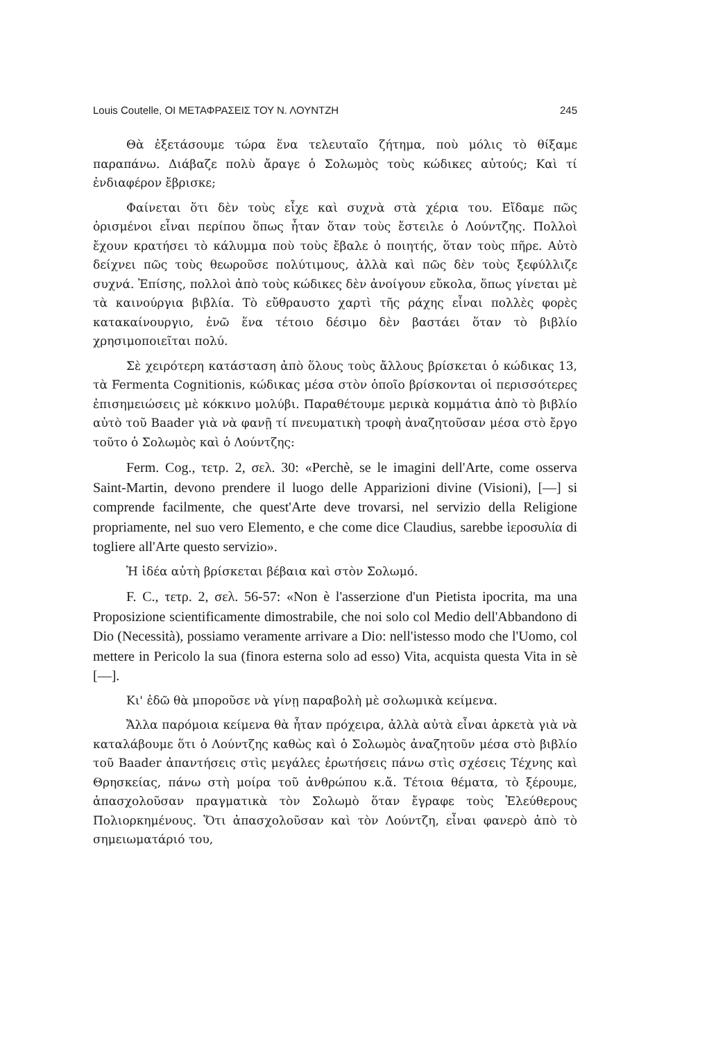Louis Coutelle, ΟΙ ΜΕΤΑΦΡΑΣΕΙΣ ΤΟΥ Ν. ΛΟΥΝΤΖΗ 245
Θὰ ἐξετάσουμε τώρα ἕνα τελευταῖο ζήτημα, ποὺ μόλις τὸ θίξαμε παραπάνω. Διάβαζε πολὺ ἄραγε ὁ Σολωμὸς τοὺς κώδικες αὐτούς; Καὶ τί ἐνδιαφέρον ἔβρισκε;
Φαίνεται ὅτι δὲν τοὺς εἶχε καὶ συχνὰ στὰ χέρια του. Εἴδαμε πῶς ὁρισμένοι εἶναι περίπου ὅπως ἦταν ὅταν τοὺς ἔστειλε ὁ Λούντζης. Πολλοὶ ἔχουν κρατήσει τὸ κάλυμμα ποὺ τοὺς ἔβαλε ὁ ποιητής, ὅταν τοὺς πῆρε. Αὐτὸ δείχνει πῶς τοὺς θεωροῦσε πολύτιμους, ἀλλὰ καὶ πῶς δὲν τοὺς ξεφύλλιζε συχνά. Ἐπίσης, πολλοὶ ἀπὸ τοὺς κώδικες δὲν ἀνοίγουν εὔκολα, ὅπως γίνεται μὲ τὰ καινούργια βιβλία. Τὸ εὔθραυστο χαρτὶ τῆς ράχης εἶναι πολλὲς φορὲς κατακαίνουργιο, ἐνῶ ἕνα τέτοιο δέσιμο δὲν βαστάει ὅταν τὸ βιβλίο χρησιμοποιεῖται πολύ.
Σὲ χειρότερη κατάσταση ἀπὸ ὅλους τοὺς ἄλλους βρίσκεται ὁ κώδικας 13, τὰ Fermenta Cognitionis, κώδικας μέσα στὸν ὁποῖο βρίσκονται οἱ περισσότερες ἐπισημειώσεις μὲ κόκκινο μολύβι. Παραθέτουμε μερικὰ κομμάτια ἀπὸ τὸ βιβλίο αὐτὸ τοῦ Baader γιὰ νὰ φανῇ τί πνευματικὴ τροφὴ ἀναζητοῦσαν μέσα στὸ ἔργο τοῦτο ὁ Σολωμὸς καὶ ὁ Λούντζης:
Ferm. Cog., τετρ. 2, σελ. 30: «Perchè, se le imagini dell'Arte, come osserva Saint-Martin, devono prendere il luogo delle Apparizioni divine (Visioni), [—] si comprende facilmente, che quest'Arte deve trovarsi, nel servizio della Religione propriamente, nel suo vero Elemento, e che come dice Claudius, sarebbe ἱεροσυλία di togliere all'Arte questo servizio».
Ἡ ἰδέα αὐτὴ βρίσκεται βέβαια καὶ στὸν Σολωμό.
F. C., τετρ. 2, σελ. 56-57: «Non è l'asserzione d'un Pietista ipocrita, ma una Proposizione scientificamente dimostrabile, che noi solo col Medio dell'Abbandono di Dio (Necessità), possiamo veramente arrivare a Dio: nell'istesso modo che l'Uomo, col mettere in Pericolo la sua (finora esterna solo ad esso) Vita, acquista questa Vita in sè [—].
Κι' ἐδῶ θὰ μποροῦσε νὰ γίνῃ παραβολὴ μὲ σολωμικὰ κείμενα.
Ἄλλα παρόμοια κείμενα θὰ ἦταν πρόχειρα, ἀλλὰ αὐτὰ εἶναι ἀρκετὰ γιὰ νὰ καταλάβουμε ὅτι ὁ Λούντζης καθὼς καὶ ὁ Σολωμὸς ἀναζητοῦν μέσα στὸ βιβλίο τοῦ Baader ἀπαντήσεις στὶς μεγάλες ἐρωτήσεις πάνω στὶς σχέσεις Τέχνης καὶ Θρησκείας, πάνω στὴ μοίρα τοῦ ἀνθρώπου κ.ἄ. Τέτοια θέματα, τὸ ξέρουμε, ἀπασχολοῦσαν πραγματικὰ τὸν Σολωμὸ ὅταν ἔγραφε τοὺς Ἐλεύθερους Πολιορκημένους. Ὅτι ἀπασχολοῦσαν καὶ τὸν Λούντζη, εἶναι φανερὸ ἀπὸ τὸ σημειωματάριό του,